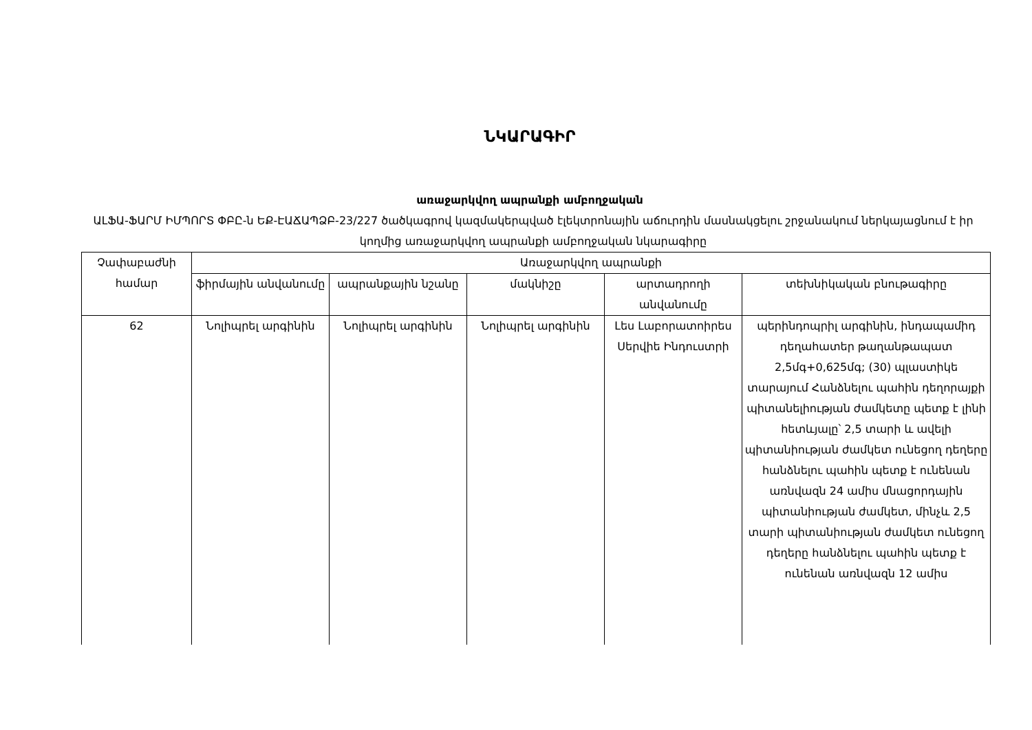ՆԿԱՐԱԳԻՐ
առաջարկվող ապրանքի ամբողջական
ԱԼՖԱ-ՖԱՐՄ ԻՄՊՈՐՏ ՓԲԸ-ն ԵՔ-ԷԱՃԱՊՁԲ-23/227 ծածկագրով կազմակերպված էլեկտրոնային աճուրդին մասնակցելու շրջանակում ներկայացնում է իր կողմից առաջարկվող ապրանքի ամբողջական նկարագիրը
| Չափաբաժնի համար | Առաջարկվող ապրանքի | | | | |
| --- | --- | --- | --- | --- | --- |
| | ֆիրմային անվանումը | ապրանքային նշանը | մակնիշը | արտադրողի անվանումը | տեխնիկական բնութագիրը |
| 62 | Նոլիպրել արգինին | Նոլիպրել արգինին | Նոլիպրել արգինին | Լես Լաբորատոիրես Սերվիե Ինդուստրի | պերինդոպրիլ արգինին, ինդապամիդ դեղահատեր թաղանթապատ 2,5մգ+0,625մգ; (30) պլաստիկե տարայում Հանձնելու պահին դեղորայքի պիտանելիության ժամկետը պետք է լինի հետևյալը՝ 2,5 տարի և ավելի պիտանիության ժամկետ ունեցող դեղերը հանձնելու պահին պետք է ունենան առնվազն 24 ամիս մնացորդային պիտանիության ժամկետ, մինչև 2,5 տարի պիտանիության ժամկետ ունեցող դեղերը հանձնելու պահին պետք է ունենան առնվազն 12 ամիս |